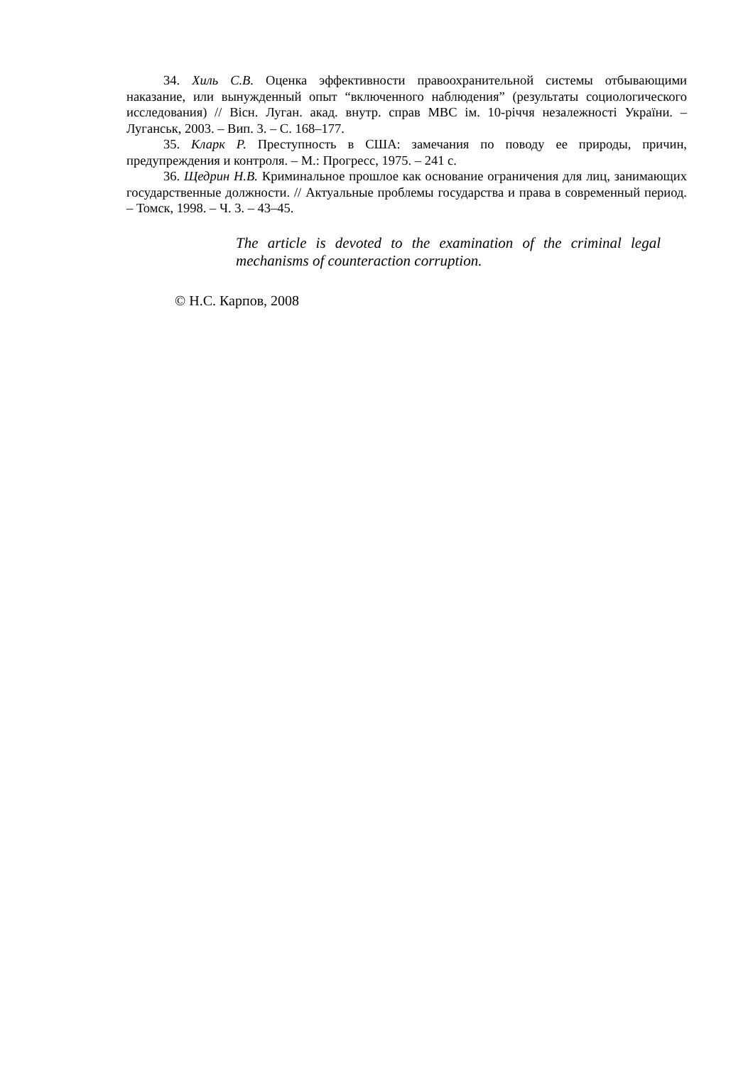34. Хиль С.В. Оценка эффективности правоохранительной системы отбывающими наказание, или вынужденный опыт “включенного наблюдения” (результаты социологического исследования) // Вісн. Луган. акад. внутр. справ МВС ім. 10-річчя незалежності України. – Луганськ, 2003. – Вип. 3. – С. 168–177.
35. Кларк Р. Преступность в США: замечания по поводу ее природы, причин, предупреждения и контроля. – М.: Прогресс, 1975. – 241 с.
36. Щедрин Н.В. Криминальное прошлое как основание ограничения для лиц, занимающих государственные должности. // Актуальные проблемы государства и права в современный период. – Томск, 1998. – Ч. 3. – 43–45.
The article is devoted to the examination of the criminal legal mechanisms of counteraction corruption.
© Н.С. Карпов, 2008